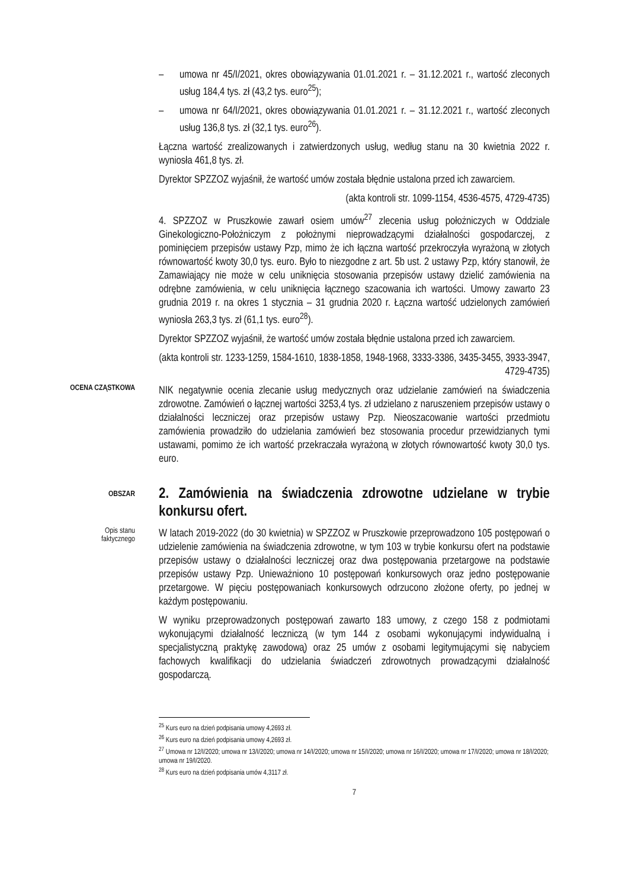– umowa nr 45/I/2021, okres obowiązywania 01.01.2021 r. – 31.12.2021 r., wartość zleconych usług 184,4 tys. zł (43,2 tys. euro<sup>25</sup>);
– umowa nr 64/I/2021, okres obowiązywania 01.01.2021 r. – 31.12.2021 r., wartość zleconych usług 136,8 tys. zł (32,1 tys. euro<sup>26</sup>).
Łączna wartość zrealizowanych i zatwierdzonych usług, według stanu na 30 kwietnia 2022 r. wyniosła 461,8 tys. zł.
Dyrektor SPZZOZ wyjaśnił, że wartość umów została błędnie ustalona przed ich zawarciem.
(akta kontroli str. 1099-1154, 4536-4575, 4729-4735)
4. SPZZOZ w Pruszkowie zawarł osiem umów<sup>27</sup> zlecenia usług położniczych w Oddziale Ginekologiczno-Położniczym z położnymi nieprowadzącymi działalności gospodarczej, z pominięciem przepisów ustawy Pzp, mimo że ich łączna wartość przekroczyła wyrażoną w złotych równowartość kwoty 30,0 tys. euro. Było to niezgodne z art. 5b ust. 2 ustawy Pzp, który stanowił, że Zamawiający nie może w celu uniknięcia stosowania przepisów ustawy dzielić zamówienia na odrębne zamówienia, w celu uniknięcia łącznego szacowania ich wartości. Umowy zawarto 23 grudnia 2019 r. na okres 1 stycznia – 31 grudnia 2020 r. Łączna wartość udzielonych zamówień wyniosła 263,3 tys. zł (61,1 tys. euro<sup>28</sup>).
Dyrektor SPZZOZ wyjaśnił, że wartość umów została błędnie ustalona przed ich zawarciem.
(akta kontroli str. 1233-1259, 1584-1610, 1838-1858, 1948-1968, 3333-3386, 3435-3455, 3933-3947, 4729-4735)
OCENA CZĄSTKOWA
NIK negatywnie ocenia zlecanie usług medycznych oraz udzielanie zamówień na świadczenia zdrowotne. Zamówień o łącznej wartości 3253,4 tys. zł udzielano z naruszeniem przepisów ustawy o działalności leczniczej oraz przepisów ustawy Pzp. Nieoszacowanie wartości przedmiotu zamówienia prowadziło do udzielania zamówień bez stosowania procedur przewidzianych tymi ustawami, pomimo że ich wartość przekraczała wyrażoną w złotych równowartość kwoty 30,0 tys. euro.
OBSZAR
2. Zamówienia na świadczenia zdrowotne udzielane w trybie konkursu ofert.
Opis stanu
faktycznego
W latach 2019-2022 (do 30 kwietnia) w SPZZOZ w Pruszkowie przeprowadzono 105 postępowań o udzielenie zamówienia na świadczenia zdrowotne, w tym 103 w trybie konkursu ofert na podstawie przepisów ustawy o działalności leczniczej oraz dwa postępowania przetargowe na podstawie przepisów ustawy Pzp. Unieważniono 10 postępowań konkursowych oraz jedno postępowanie przetargowe. W pięciu postępowaniach konkursowych odrzucono złożone oferty, po jednej w każdym postępowaniu.
W wyniku przeprowadzonych postępowań zawarto 183 umowy, z czego 158 z podmiotami wykonującymi działalność leczniczą (w tym 144 z osobami wykonującymi indywidualną i specjalistyczną praktykę zawodową) oraz 25 umów z osobami legitymującymi się nabyciem fachowych kwalifikacji do udzielania świadczeń zdrowotnych prowadzącymi działalność gospodarczą.
<sup>25</sup> Kurs euro na dzień podpisania umowy 4,2693 zł.
<sup>26</sup> Kurs euro na dzień podpisania umowy 4,2693 zł.
<sup>27</sup> Umowa nr 12/I/2020; umowa nr 13/I/2020; umowa nr 14/I/2020; umowa nr 15/I/2020; umowa nr 16/I/2020; umowa nr 17/I/2020; umowa nr 18/I/2020; umowa nr 19/I/2020.
<sup>28</sup> Kurs euro na dzień podpisania umów 4,3117 zł.
7